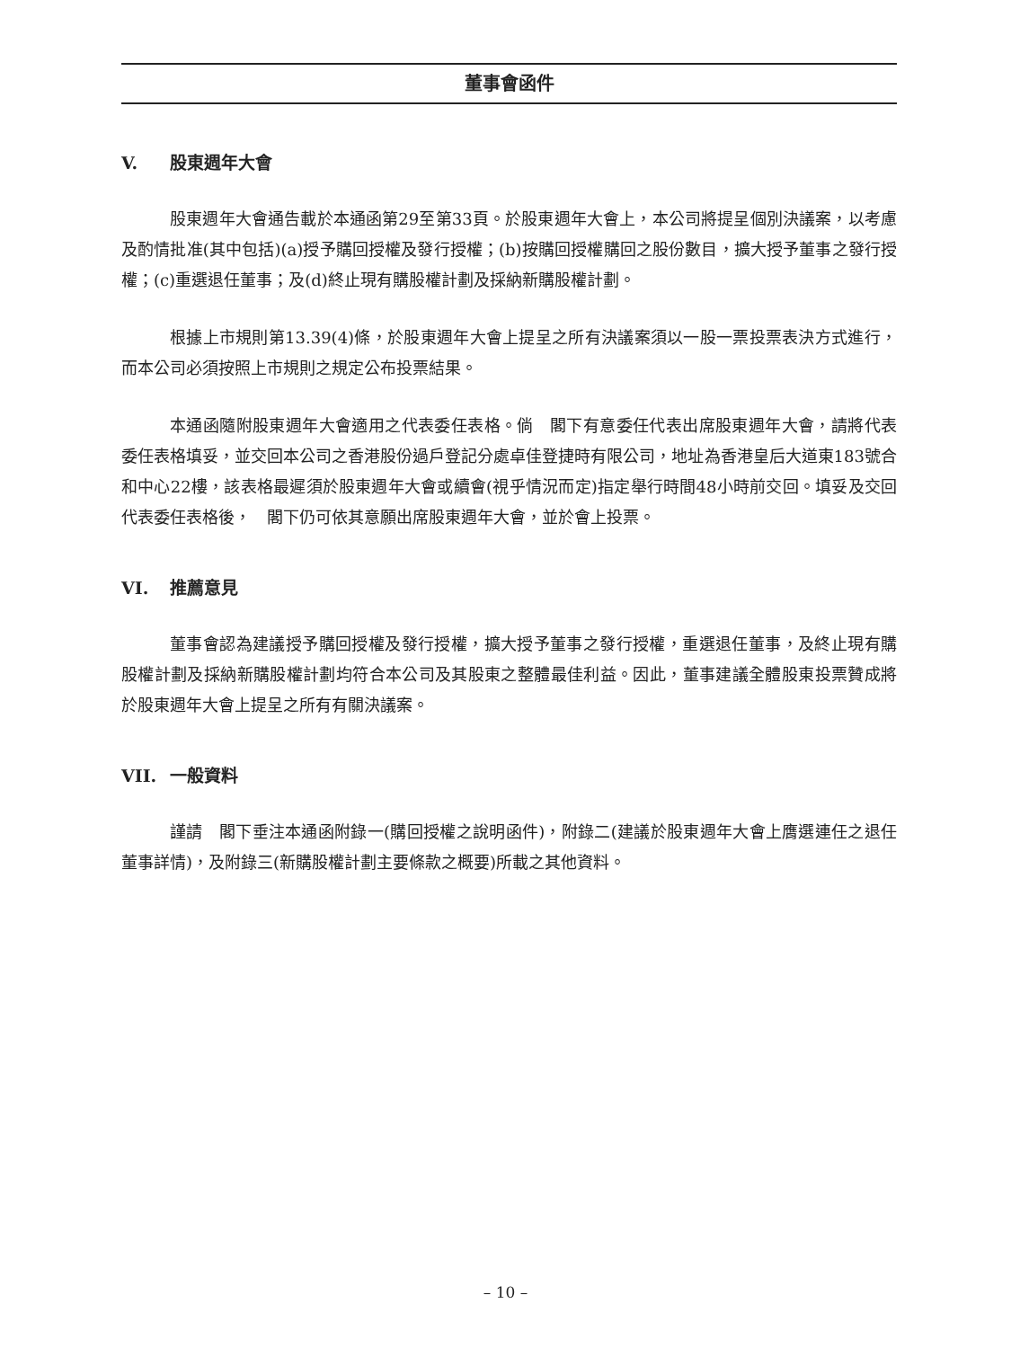董事會函件
V. 股東週年大會
股東週年大會通告載於本通函第29至第33頁。於股東週年大會上，本公司將提呈個別決議案，以考慮及酌情批准(其中包括)(a)授予購回授權及發行授權；(b)按購回授權購回之股份數目，擴大授予董事之發行授權；(c)重選退任董事；及(d)終止現有購股權計劃及採納新購股權計劃。
根據上市規則第13.39(4)條，於股東週年大會上提呈之所有決議案須以一股一票投票表決方式進行，而本公司必須按照上市規則之規定公布投票結果。
本通函隨附股東週年大會適用之代表委任表格。倘　閣下有意委任代表出席股東週年大會，請將代表委任表格填妥，並交回本公司之香港股份過戶登記分處卓佳登捷時有限公司，地址為香港皇后大道東183號合和中心22樓，該表格最遲須於股東週年大會或續會(視乎情況而定)指定舉行時間48小時前交回。填妥及交回代表委任表格後，　閣下仍可依其意願出席股東週年大會，並於會上投票。
VI. 推薦意見
董事會認為建議授予購回授權及發行授權，擴大授予董事之發行授權，重選退任董事，及終止現有購股權計劃及採納新購股權計劃均符合本公司及其股東之整體最佳利益。因此，董事建議全體股東投票贊成將於股東週年大會上提呈之所有有關決議案。
VII. 一般資料
謹請　閣下垂注本通函附錄一(購回授權之說明函件)，附錄二(建議於股東週年大會上膺選連任之退任董事詳情)，及附錄三(新購股權計劃主要條款之概要)所載之其他資料。
– 10 –